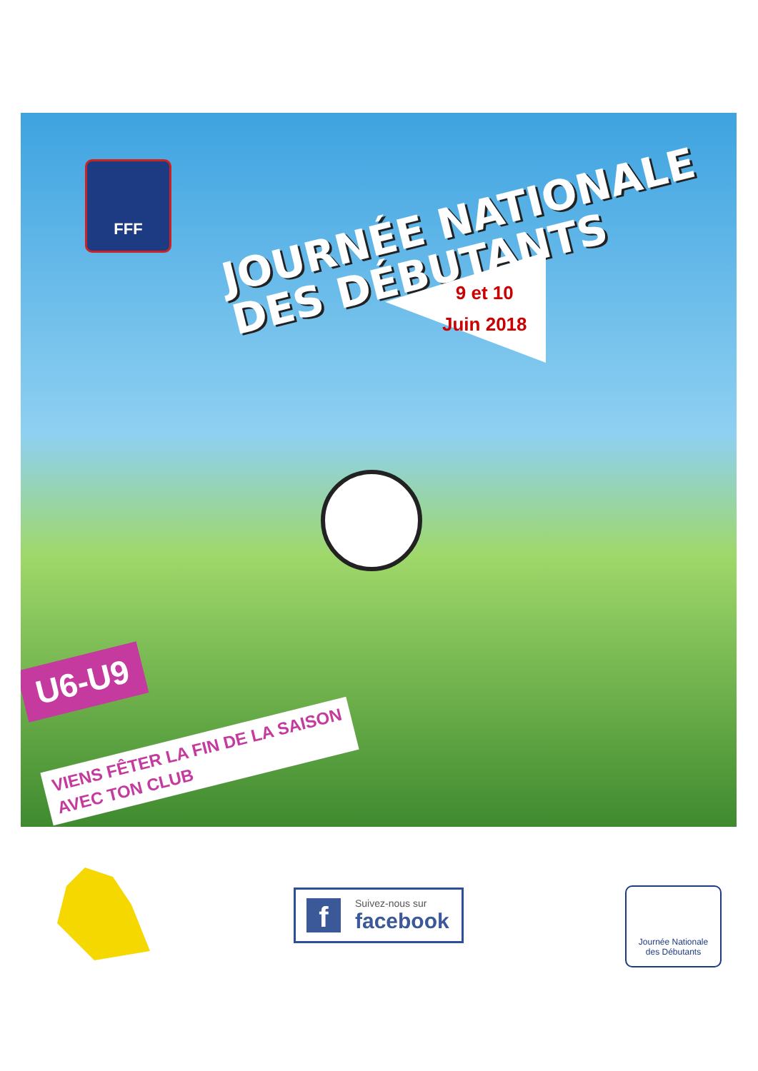FFF
JOURNÉE NATIONALE
DES DÉBUTANTS
9 et 10
Juin 2018
U6-U9
VIENS FÊTER LA FIN DE LA SAISON
AVEC TON CLUB
f
Suivez-nous sur
facebook
Journée Nationale
des Débutants